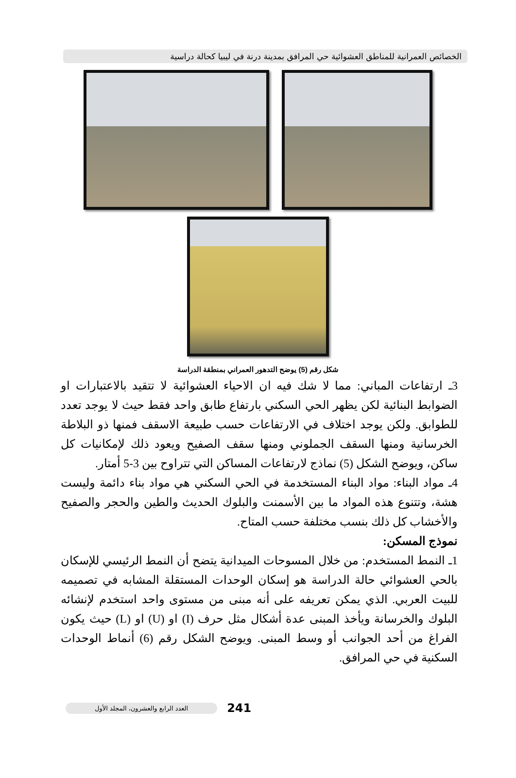الخصائص العمرانية للمناطق العشوائية حي المرافق بمدينة درنة في ليبيا كحالة دراسية
شكل رقم (5) يوضح التدهور العمراني بمنطقة الدراسة
3ـ ارتفاعات المباني: مما لا شك فيه ان الاحياء العشوائية لا تتقيد بالاعتبارات او الضوابط البنائية لكن يظهر الحي السكني بارتفاع طابق واحد فقط حيث لا يوجد تعدد للطوابق. ولكن يوجد اختلاف في الارتفاعات حسب طبيعة الاسقف فمنها ذو البلاطة الخرسانية ومنها السقف الجملوني ومنها سقف الصفيح ويعود ذلك لإمكانيات كل ساكن، ويوضح الشكل (5) نماذج لارتفاعات المساكن التي تتراوح بين 3-5 أمتار.
4ـ مواد البناء: مواد البناء المستخدمة في الحي السكني هي مواد بناء دائمة وليست هشة، وتتنوع هذه المواد ما بين الأسمنت والبلوك الحديث والطين والحجر والصفيح والأخشاب كل ذلك بنسب مختلفة حسب المتاح.
نموذج المسكن:
1ـ النمط المستخدم: من خلال المسوحات الميدانية يتضح أن النمط الرئيسي للإسكان بالحي العشوائي حالة الدراسة هو إسكان الوحدات المستقلة المشابه في تصميمه للبيت العربي. الذي يمكن تعريفه على أنه مبنى من مستوى واحد استخدم لإنشائه البلوك والخرسانة ويأخذ المبنى عدة أشكال مثل حرف (I) او (U) او (L) حيث يكون الفراغ من أحد الجوانب أو وسط المبنى. ويوضح الشكل رقم (6) أنماط الوحدات السكنية في حي المرافق.
العدد الرابع والعشرون، المجلد الأول
241